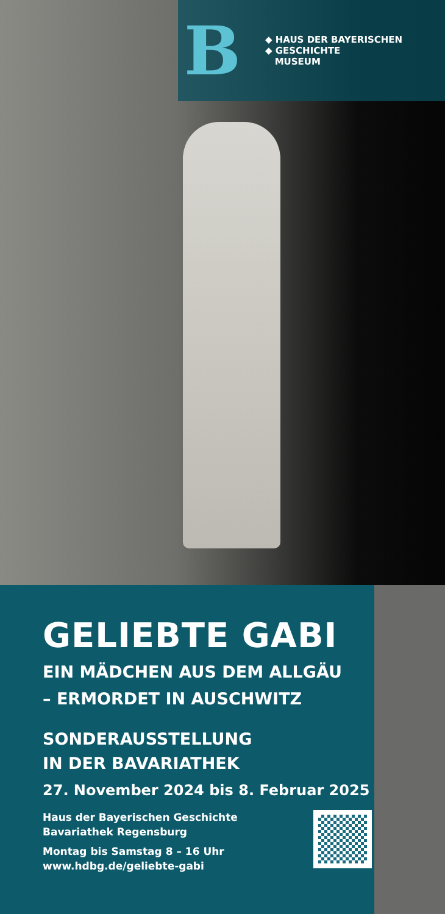B
◆ HAUS DER BAYERISCHEN
◆ GESCHICHTE
MUSEUM
GELIEBTE GABI
EIN MÄDCHEN AUS DEM ALLGÄU
– ERMORDET IN AUSCHWITZ
SONDERAUSSTELLUNG
IN DER BAVARIATHEK
27. November 2024 bis 8. Februar 2025
Haus der Bayerischen Geschichte
Bavariathek Regensburg
Montag bis Samstag 8 – 16 Uhr
www.hdbg.de/geliebte-gabi